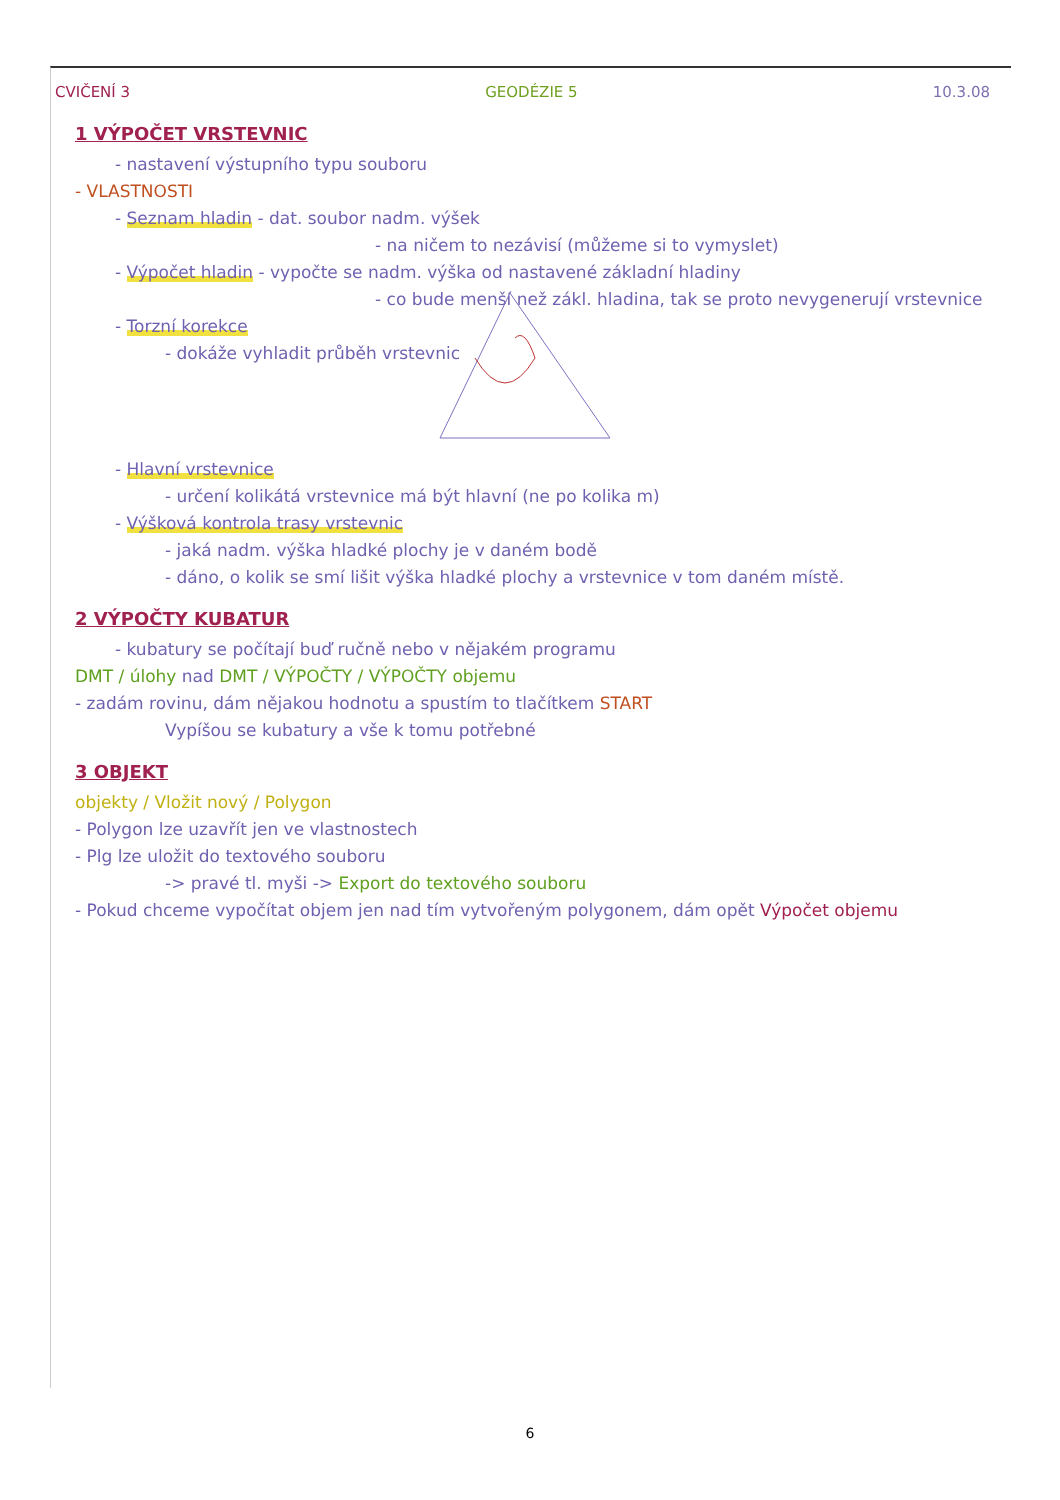CVIČENÍ 3 GEODÉZIE 5 10.3.08
1 VÝPOČET VRSTEVNIC
- nastavení výstupního typu souboru
- VLASTNOSTI
- Seznam hladin - dat. soubor nadm. výšek
- na ničem to nezávisí (můžeme si to vymyslet)
- Výpočet hladin - vypočte se nadm. výška od nastavené základní hladiny
- co bude menší než zákl. hladina, tak se proto nevygenerují vrstevnice
- Torzní korekce
- dokáže vyhladit průběh vrstevnic
- Hlavní vrstevnice
- určení kolikátá vrstevnice má být hlavní (ne po kolika m)
- Výšková kontrola trasy vrstevnic
- jaká nadm. výška hladké plochy je v daném bodě
- dáno, o kolik se smí lišit výška hladké plochy a vrstevnice v tom daném místě.
2 VÝPOČTY KUBATUR
- kubatury se počítají buď ručně nebo v nějakém programu
DMT / úlohy nad DMT / VÝPOČTY / VÝPOČTY objemu
- zadám rovinu, dám nějakou hodnotu a spustím to tlačítkem START
Vypíšou se kubatury a vše k tomu potřebné
3 OBJEKT
objekty / Vložit nový / Polygon
- Polygon lze uzavřít jen ve vlastnostech
- Plg lze uložit do textového souboru
-> pravé tl. myši -> Export do textového souboru
- Pokud chceme vypočítat objem jen nad tím vytvořeným polygonem, dám opět Výpočet objemu
6